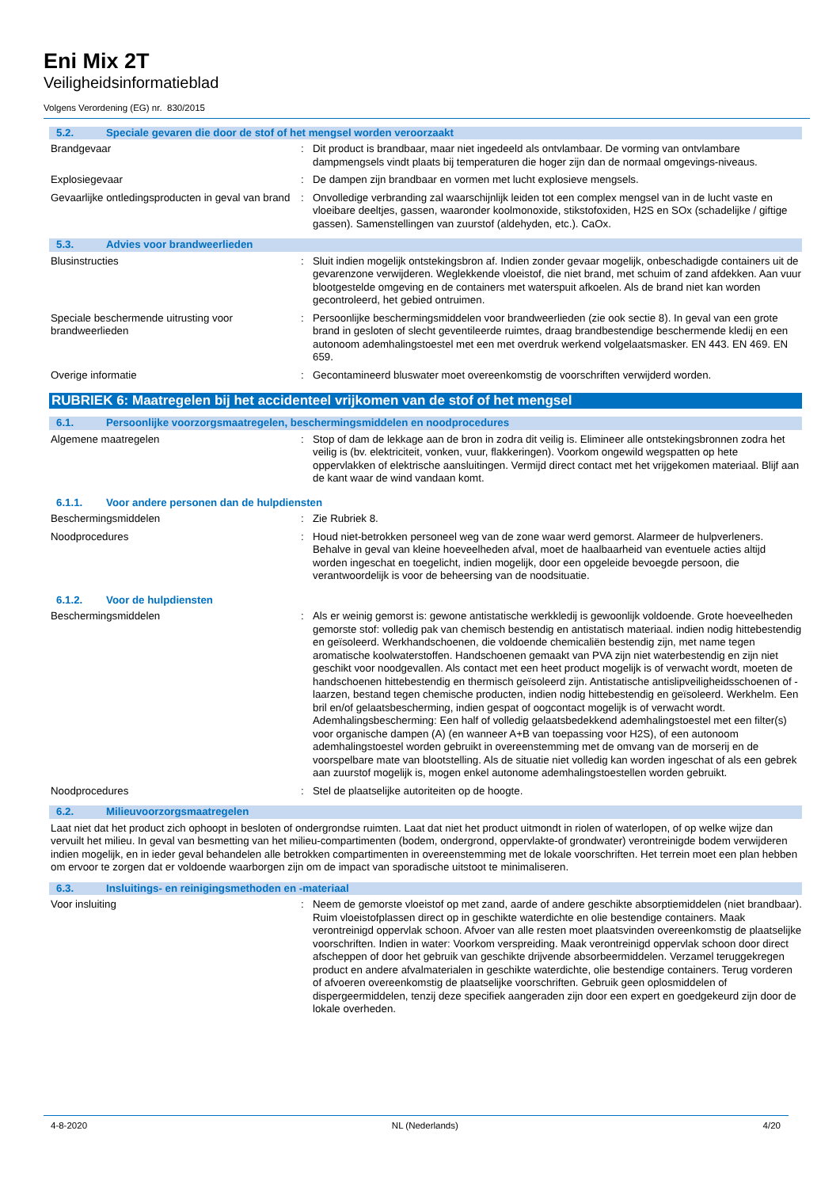Eni Mix 2T
Veiligheidsinformatieblad
Volgens Verordening (EG) nr. 830/2015
5.2. Speciale gevaren die door de stof of het mengsel worden veroorzaakt
Brandgevaar : Dit product is brandbaar, maar niet ingedeeld als ontvlambaar. De vorming van ontvlambare dampmengsels vindt plaats bij temperaturen die hoger zijn dan de normaal omgevings-niveaus.
Explosiegevaar : De dampen zijn brandbaar en vormen met lucht explosieve mengsels.
Gevaarlijke ontledingsproducten in geval van brand
: Onvolledige verbranding zal waarschijnlijk leiden tot een complex mengsel van in de lucht vaste en vloeibare deeltjes, gassen, waaronder koolmonoxide, stikstofoxiden, H2S en SOx (schadelijke / giftige gassen). Samenstellingen van zuurstof (aldehyden, etc.). CaOx.
5.3. Advies voor brandweerlieden
Blusinstructies : Sluit indien mogelijk ontstekingsbron af. Indien zonder gevaar mogelijk, onbeschadigde containers uit de gevarenzone verwijderen. Weglekkende vloeistof, die niet brand, met schuim of zand afdekken. Aan vuur blootgestelde omgeving en de containers met waterspuit afkoelen. Als de brand niet kan worden gecontroleerd, het gebied ontruimen.
Speciale beschermende uitrusting voor brandweerlieden
: Persoonlijke beschermingsmiddelen voor brandweerlieden (zie ook sectie 8). In geval van een grote brand in gesloten of slecht geventileerde ruimtes, draag brandbestendige beschermende kledij en een autonoom ademhalingstoestel met een met overdruk werkend volgelaatsmasker. EN 443. EN 469. EN 659.
Overige informatie : Gecontamineerd bluswater moet overeenkomstig de voorschriften verwijderd worden.
RUBRIEK 6: Maatregelen bij het accidenteel vrijkomen van de stof of het mengsel
6.1. Persoonlijke voorzorgsmaatregelen, beschermingsmiddelen en noodprocedures
Algemene maatregelen : Stop of dam de lekkage aan de bron in zodra dit veilig is. Elimineer alle ontstekingsbronnen zodra het veilig is (bv. elektriciteit, vonken, vuur, flakkeringen). Voorkom ongewild wegspatten op hete oppervlakken of elektrische aansluitingen. Vermijd direct contact met het vrijgekomen materiaal. Blijf aan de kant waar de wind vandaan komt.
6.1.1. Voor andere personen dan de hulpdiensten
Beschermingsmiddelen : Zie Rubriek 8.
Noodprocedures : Houd niet-betrokken personeel weg van de zone waar werd gemorst. Alarmeer de hulpverleners. Behalve in geval van kleine hoeveelheden afval, moet de haalbaarheid van eventuele acties altijd worden ingeschat en toegelicht, indien mogelijk, door een opgeleide bevoegde persoon, die verantwoordelijk is voor de beheersing van de noodsituatie.
6.1.2. Voor de hulpdiensten
Beschermingsmiddelen : Als er weinig gemorst is: gewone antistatische werkkledij is gewoonlijk voldoende. Grote hoeveelheden gemorste stof: volledig pak van chemisch bestendig en antistatisch materiaal. indien nodig hittebestendig en geïsoleerd. Werkhandschoenen, die voldoende chemicaliën bestendig zijn, met name tegen aromatische koolwaterstoffen. Handschoenen gemaakt van PVA zijn niet waterbestendig en zijn niet geschikt voor noodgevallen. Als contact met een heet product mogelijk is of verwacht wordt, moeten de handschoenen hittebestendig en thermisch geïsoleerd zijn. Antistatische antislipveiligheidsschoenen of -laarzen, bestand tegen chemische producten, indien nodig hittebestendig en geïsoleerd. Werkhelm. Een bril en/of gelaatsbescherming, indien gespat of oogcontact mogelijk is of verwacht wordt. Ademhalingsbescherming: Een half of volledig gelaatsbedekkend ademhalingstoestel met een filter(s) voor organische dampen (A) (en wanneer A+B van toepassing voor H2S), of een autonoom ademhalingstoestel worden gebruikt in overeenstemming met de omvang van de morserij en de voorspelbare mate van blootstelling. Als de situatie niet volledig kan worden ingeschat of als een gebrek aan zuurstof mogelijk is, mogen enkel autonome ademhalingstoestellen worden gebruikt.
Noodprocedures : Stel de plaatselijke autoriteiten op de hoogte.
6.2. Milieuvoorzorgsmaatregelen
Laat niet dat het product zich ophoopt in besloten of ondergrondse ruimten. Laat dat niet het product uitmondt in riolen of waterlopen, of op welke wijze dan vervuilt het milieu. In geval van besmetting van het milieu-compartimenten (bodem, ondergrond, oppervlakte-of grondwater) verontreinigde bodem verwijderen indien mogelijk, en in ieder geval behandelen alle betrokken compartimenten in overeenstemming met de lokale voorschriften. Het terrein moet een plan hebben om ervoor te zorgen dat er voldoende waarborgen zijn om de impact van sporadische uitstoot te minimaliseren.
6.3. Insluitings- en reinigingsmethoden en -materiaal
Voor insluiting : Neem de gemorste vloeistof op met zand, aarde of andere geschikte absorptiemiddelen (niet brandbaar). Ruim vloeistofplassen direct op in geschikte waterdichte en olie bestendige containers. Maak verontreinigd oppervlak schoon. Afvoer van alle resten moet plaatsvinden overeenkomstig de plaatselijke voorschriften. Indien in water: Voorkom verspreiding. Maak verontreinigd oppervlak schoon door direct afscheppen of door het gebruik van geschikte drijvende absorbeermiddelen. Verzamel teruggekregen product en andere afvalmaterialen in geschikte waterdichte, olie bestendige containers. Terug vorderen of afvoeren overeenkomstig de plaatselijke voorschriften. Gebruik geen oplosmiddelen of dispergeermiddelen, tenzij deze specifiek aangeraden zijn door een expert en goedgekeurd zijn door de lokale overheden.
4-8-2020 NL (Nederlands) 4/20